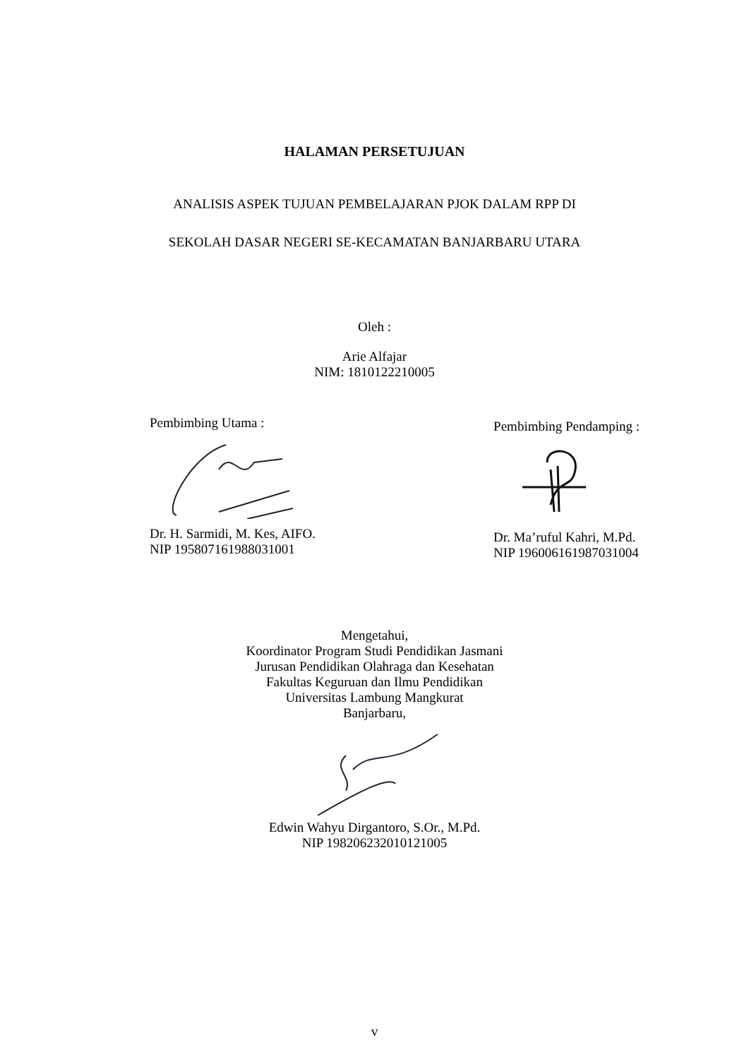HALAMAN PERSETUJUAN
ANALISIS ASPEK TUJUAN PEMBELAJARAN PJOK DALAM RPP DI
SEKOLAH DASAR NEGERI SE-KECAMATAN BANJARBARU UTARA
Oleh :
Arie Alfajar
NIM: 1810122210005
Pembimbing Utama :
Dr. H. Sarmidi, M. Kes, AIFO.
NIP 195807161988031001
Pembimbing Pendamping :
Dr. Ma’ruful Kahri, M.Pd.
NIP 196006161987031004
Mengetahui,
Koordinator Program Studi Pendidikan Jasmani
Jurusan Pendidikan Olahraga dan Kesehatan
Fakultas Keguruan dan Ilmu Pendidikan
Universitas Lambung Mangkurat
Banjarbaru,
Edwin Wahyu Dirgantoro, S.Or., M.Pd.
NIP 198206232010121005
v